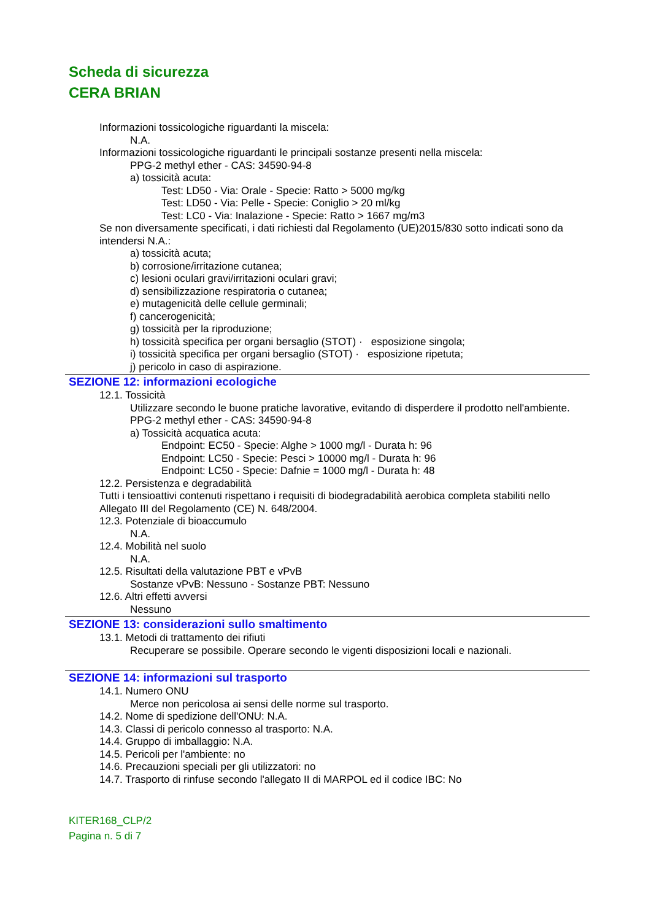Scheda di sicurezza
CERA BRIAN
Informazioni tossicologiche riguardanti la miscela:
N.A.
Informazioni tossicologiche riguardanti le principali sostanze presenti nella miscela:
PPG-2 methyl ether - CAS: 34590-94-8
a) tossicità acuta:
Test: LD50 - Via: Orale - Specie: Ratto > 5000 mg/kg
Test: LD50 - Via: Pelle - Specie: Coniglio > 20 ml/kg
Test: LC0 - Via: Inalazione - Specie: Ratto > 1667 mg/m3
Se non diversamente specificati, i dati richiesti dal Regolamento (UE)2015/830 sotto indicati sono da intendersi N.A.:
a) tossicità acuta;
b) corrosione/irritazione cutanea;
c) lesioni oculari gravi/irritazioni oculari gravi;
d) sensibilizzazione respiratoria o cutanea;
e) mutagenicità delle cellule germinali;
f) cancerogenicità;
g) tossicità per la riproduzione;
h) tossicità specifica per organi bersaglio (STOT) · esposizione singola;
i) tossicità specifica per organi bersaglio (STOT) · esposizione ripetuta;
j) pericolo in caso di aspirazione.
SEZIONE 12: informazioni ecologiche
12.1. Tossicità
Utilizzare secondo le buone pratiche lavorative, evitando di disperdere il prodotto nell'ambiente.
PPG-2 methyl ether - CAS: 34590-94-8
a) Tossicità acquatica acuta:
Endpoint: EC50 - Specie: Alghe > 1000 mg/l - Durata h: 96
Endpoint: LC50 - Specie: Pesci > 10000 mg/l - Durata h: 96
Endpoint: LC50 - Specie: Dafnie = 1000 mg/l - Durata h: 48
12.2. Persistenza e degradabilità
Tutti i tensioattivi contenuti rispettano i requisiti di biodegradabilità aerobica completa stabiliti nello Allegato III del Regolamento (CE) N. 648/2004.
12.3. Potenziale di bioaccumulo
N.A.
12.4. Mobilità nel suolo
N.A.
12.5. Risultati della valutazione PBT e vPvB
Sostanze vPvB: Nessuno - Sostanze PBT: Nessuno
12.6. Altri effetti avversi
Nessuno
SEZIONE 13: considerazioni sullo smaltimento
13.1. Metodi di trattamento dei rifiuti
Recuperare se possibile. Operare secondo le vigenti disposizioni locali e nazionali.
SEZIONE 14: informazioni sul trasporto
14.1. Numero ONU
Merce non pericolosa ai sensi delle norme sul trasporto.
14.2. Nome di spedizione dell'ONU: N.A.
14.3. Classi di pericolo connesso al trasporto: N.A.
14.4. Gruppo di imballaggio: N.A.
14.5. Pericoli per l'ambiente: no
14.6. Precauzioni speciali per gli utilizzatori: no
14.7. Trasporto di rinfuse secondo l'allegato II di MARPOL ed il codice IBC: No
KITER168_CLP/2
Pagina n. 5 di 7